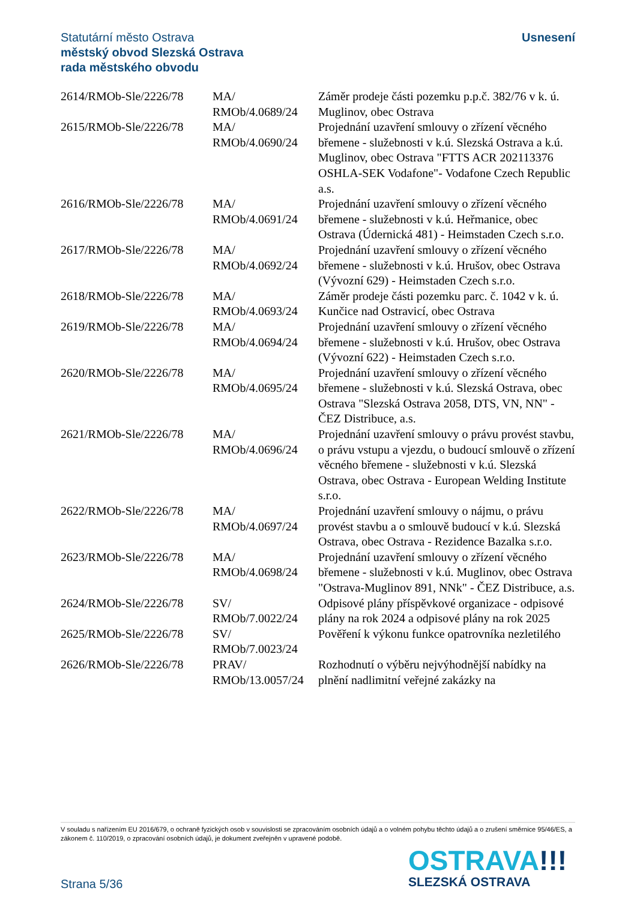Usnesení Statutární město Ostrava
městský obvod Slezská Ostrava
rada městského obvodu
| 2614/RMOb-Sle/2226/78 | MA/ RMOb/4.0689/24 | Záměr prodeje části pozemku p.p.č. 382/76 v k. ú. Muglinov, obec Ostrava |
| 2615/RMOb-Sle/2226/78 | MA/ RMOb/4.0690/24 | Projednání uzavření smlouvy o zřízení věcného břemene - služebnosti v k.ú. Slezská Ostrava a k.ú. Muglinov, obec Ostrava "FTTS ACR 202113376 OSHLA-SEK Vodafone"- Vodafone Czech Republic a.s. |
| 2616/RMOb-Sle/2226/78 | MA/ RMOb/4.0691/24 | Projednání uzavření smlouvy o zřízení věcného břemene - služebnosti v k.ú. Heřmanice, obec Ostrava (Údernická 481) - Heimstaden Czech s.r.o. |
| 2617/RMOb-Sle/2226/78 | MA/ RMOb/4.0692/24 | Projednání uzavření smlouvy o zřízení věcného břemene - služebnosti v k.ú. Hrušov, obec Ostrava (Vývozní 629) - Heimstaden Czech s.r.o. |
| 2618/RMOb-Sle/2226/78 | MA/ RMOb/4.0693/24 | Záměr prodeje části pozemku parc. č. 1042 v k. ú. Kunčice nad Ostravicí, obec Ostrava |
| 2619/RMOb-Sle/2226/78 | MA/ RMOb/4.0694/24 | Projednání uzavření smlouvy o zřízení věcného břemene - služebnosti v k.ú. Hrušov, obec Ostrava (Vývozní 622) - Heimstaden Czech s.r.o. |
| 2620/RMOb-Sle/2226/78 | MA/ RMOb/4.0695/24 | Projednání uzavření smlouvy o zřízení věcného břemene - služebnosti v k.ú. Slezská Ostrava, obec Ostrava "Slezská Ostrava 2058, DTS, VN, NN" - ČEZ Distribuce, a.s. |
| 2621/RMOb-Sle/2226/78 | MA/ RMOb/4.0696/24 | Projednání uzavření smlouvy o právu provést stavbu, o právu vstupu a vjezdu, o budoucí smlouvě o zřízení věcného břemene - služebnosti v k.ú. Slezská Ostrava, obec Ostrava - European Welding Institute s.r.o. |
| 2622/RMOb-Sle/2226/78 | MA/ RMOb/4.0697/24 | Projednání uzavření smlouvy o nájmu, o právu provést stavbu a o smlouvě budoucí v k.ú. Slezská Ostrava, obec Ostrava - Rezidence Bazalka s.r.o. |
| 2623/RMOb-Sle/2226/78 | MA/ RMOb/4.0698/24 | Projednání uzavření smlouvy o zřízení věcného břemene - služebnosti v k.ú. Muglinov, obec Ostrava "Ostrava-Muglinov 891, NNk" - ČEZ Distribuce, a.s. |
| 2624/RMOb-Sle/2226/78 | SV/ RMOb/7.0022/24 | Odpisové plány příspěvkové organizace - odpisové plány na rok 2024 a odpisové plány na rok 2025 |
| 2625/RMOb-Sle/2226/78 | SV/ RMOb/7.0023/24 | Pověření k výkonu funkce opatrovníka nezletilého |
| 2626/RMOb-Sle/2226/78 | PRAV/ RMOb/13.0057/24 | Rozhodnutí o výběru nejvýhodnější nabídky na plnění nadlimitní veřejné zakázky na |
V souladu s nařízením EU 2016/679, o ochraně fyzických osob v souvislosti se zpracováním osobních údajů a o volném pohybu těchto údajů a o zrušení směrnice 95/46/ES, a zákonem č. 110/2019, o zpracování osobních údajů, je dokument zveřejněn v upravené podobě.
OSTRAVA!!!
SLEZSKÁ OSTRAVA
Strana 5/36